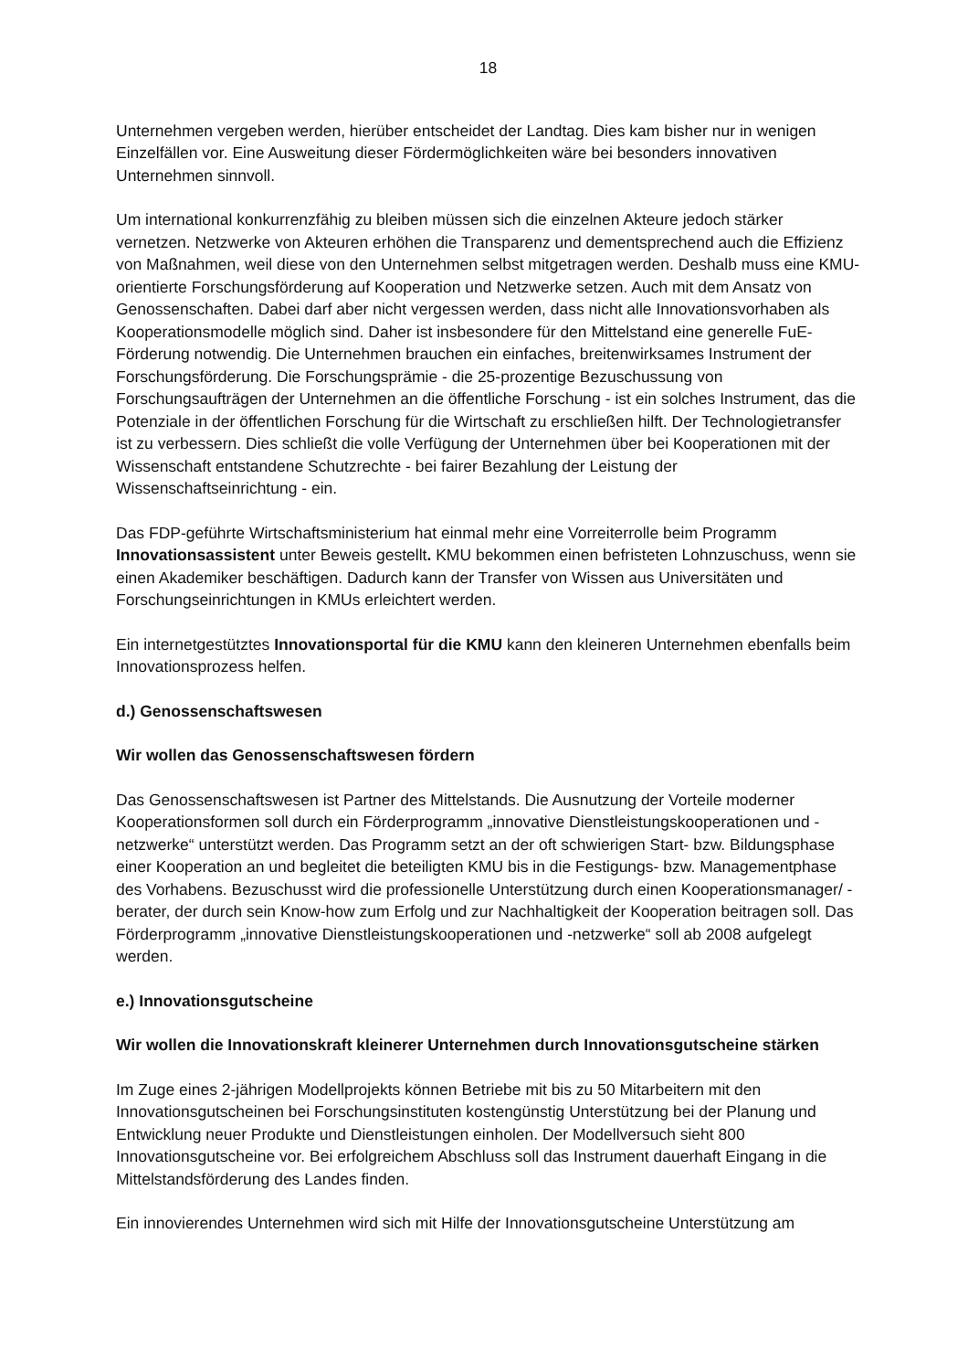18
Unternehmen vergeben werden, hierüber entscheidet der Landtag. Dies kam bisher nur in wenigen Einzelfällen vor. Eine Ausweitung dieser Fördermöglichkeiten wäre bei besonders innovativen Unternehmen sinnvoll.
Um international konkurrenzfähig zu bleiben müssen sich die einzelnen Akteure jedoch stärker vernetzen. Netzwerke von Akteuren erhöhen die Transparenz und dementsprechend auch die Effizienz von Maßnahmen, weil diese von den Unternehmen selbst mitgetragen werden. Deshalb muss eine KMU-orientierte Forschungsförderung auf Kooperation und Netzwerke setzen. Auch mit dem Ansatz von Genossenschaften. Dabei darf aber nicht vergessen werden, dass nicht alle Innovationsvorhaben als Kooperationsmodelle möglich sind. Daher ist insbesondere für den Mittelstand eine generelle FuE-Förderung notwendig. Die Unternehmen brauchen ein einfaches, breitenwirksames Instrument der Forschungsförderung. Die Forschungsprämie - die 25-prozentige Bezuschussung von Forschungsaufträgen der Unternehmen an die öffentliche Forschung - ist ein solches Instrument, das die Potenziale in der öffentlichen Forschung für die Wirtschaft zu erschließen hilft. Der Technologietransfer ist zu verbessern. Dies schließt die volle Verfügung der Unternehmen über bei Kooperationen mit der Wissenschaft entstandene Schutzrechte - bei fairer Bezahlung der Leistung der Wissenschaftseinrichtung - ein.
Das FDP-geführte Wirtschaftsministerium hat einmal mehr eine Vorreiterrolle beim Programm Innovationsassistent unter Beweis gestellt. KMU bekommen einen befristeten Lohnzuschuss, wenn sie einen Akademiker beschäftigen. Dadurch kann der Transfer von Wissen aus Universitäten und Forschungseinrichtungen in KMUs erleichtert werden.
Ein internetgestütztes Innovationsportal für die KMU kann den kleineren Unternehmen ebenfalls beim Innovationsprozess helfen.
d.) Genossenschaftswesen
Wir wollen das Genossenschaftswesen fördern
Das Genossenschaftswesen ist Partner des Mittelstands. Die Ausnutzung der Vorteile moderner Kooperationsformen soll durch ein Förderprogramm „innovative Dienstleistungskooperationen und -netzwerke“ unterstützt werden. Das Programm setzt an der oft schwierigen Start- bzw. Bildungsphase einer Kooperation an und begleitet die beteiligten KMU bis in die Festigungs- bzw. Managementphase des Vorhabens. Bezuschusst wird die professionelle Unterstützung durch einen Kooperationsmanager/ -berater, der durch sein Know-how zum Erfolg und zur Nachhaltigkeit der Kooperation beitragen soll. Das Förderprogramm „innovative Dienstleistungskooperationen und -netzwerke“ soll ab 2008 aufgelegt werden.
e.) Innovationsgutscheine
Wir wollen die Innovationskraft kleinerer Unternehmen durch Innovationsgutscheine stärken
Im Zuge eines 2-jährigen Modellprojekts können Betriebe mit bis zu 50 Mitarbeitern mit den Innovationsgutscheinen bei Forschungsinstituten kostengünstig Unterstützung bei der Planung und Entwicklung neuer Produkte und Dienstleistungen einholen. Der Modellversuch sieht 800 Innovationsgutscheine vor. Bei erfolgreichem Abschluss soll das Instrument dauerhaft Eingang in die Mittelstandsförderung des Landes finden.
Ein innovierendes Unternehmen wird sich mit Hilfe der Innovationsgutscheine Unterstützung am